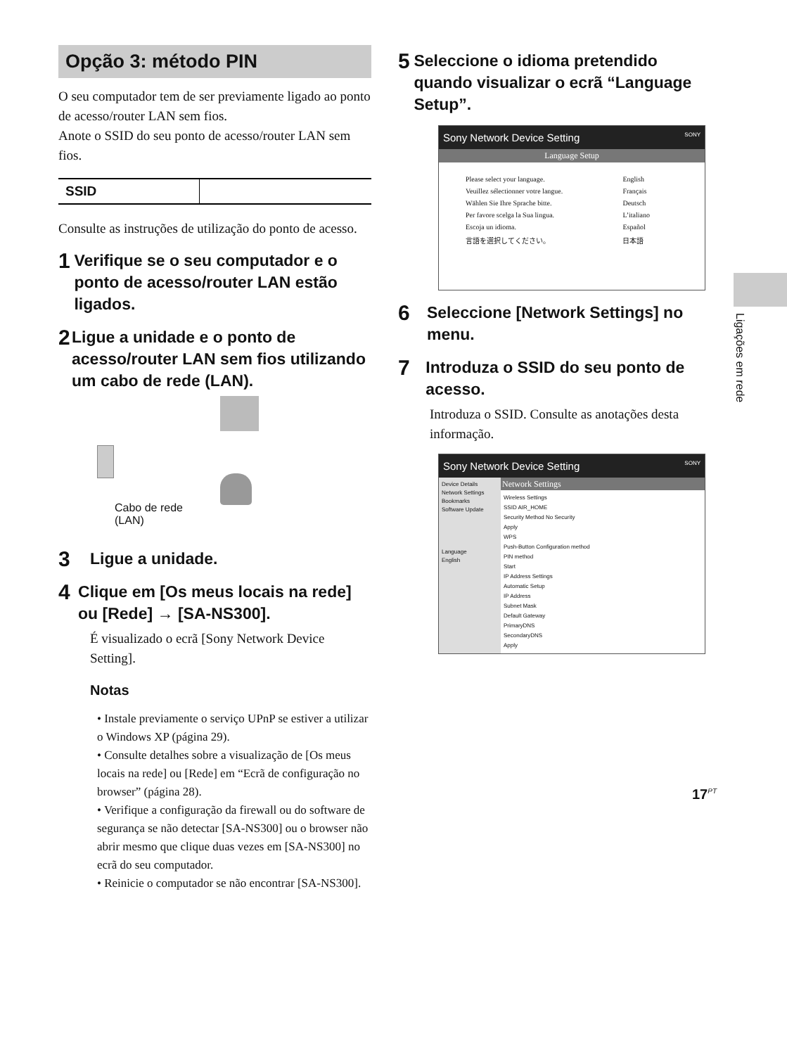Opção 3: método PIN
O seu computador tem de ser previamente ligado ao ponto de acesso/router LAN sem fios.
Anote o SSID do seu ponto de acesso/router LAN sem fios.
| SSID | |
Consulte as instruções de utilização do ponto de acesso.
1 Verifique se o seu computador e o ponto de acesso/router LAN estão ligados.
2 Ligue a unidade e o ponto de acesso/router LAN sem fios utilizando um cabo de rede (LAN).
Cabo de rede
(LAN)
3 Ligue a unidade.
4 Clique em [Os meus locais na rede] ou [Rede] → [SA-NS300].
É visualizado o ecrã [Sony Network Device Setting].
Notas
• Instale previamente o serviço UPnP se estiver a utilizar o Windows XP (página 29).
• Consulte detalhes sobre a visualização de [Os meus locais na rede] ou [Rede] em “Ecrã de configuração no browser” (página 28).
• Verifique a configuração da firewall ou do software de segurança se não detectar [SA-NS300] ou o browser não abrir mesmo que clique duas vezes em [SA-NS300] no ecrã do seu computador.
• Reinicie o computador se não encontrar [SA-NS300].
5 Seleccione o idioma pretendido quando visualizar o ecrã “Language Setup”.
Sony Network Device Setting SONY
Language Setup
| Please select your language. | English |
| Veuillez sélectionner votre langue. | Français |
| Wählen Sie Ihre Sprache bitte. | Deutsch |
| Per favore scelga la Sua lingua. | L’italiano |
| Escoja un idioma. | Español |
| 言語を選択してください。 | 日本語 |
6 Seleccione [Network Settings] no menu.
7 Introduza o SSID do seu ponto de acesso.
Introduza o SSID. Consulte as anotações desta informação.
Sony Network Device Setting SONY
Device Details
Network Settings
Bookmarks
Software Update
Language
English
Network Settings
Wireless Settings
SSID AIR_HOME
Security Method No Security
Apply
WPS
Push-Button Configuration method
PIN method
Start
IP Address Settings
Automatic Setup
IP Address
Subnet Mask
Default Gateway
PrimaryDNS
SecondaryDNS
Apply
Ligações em rede
17<sup>PT</sup>